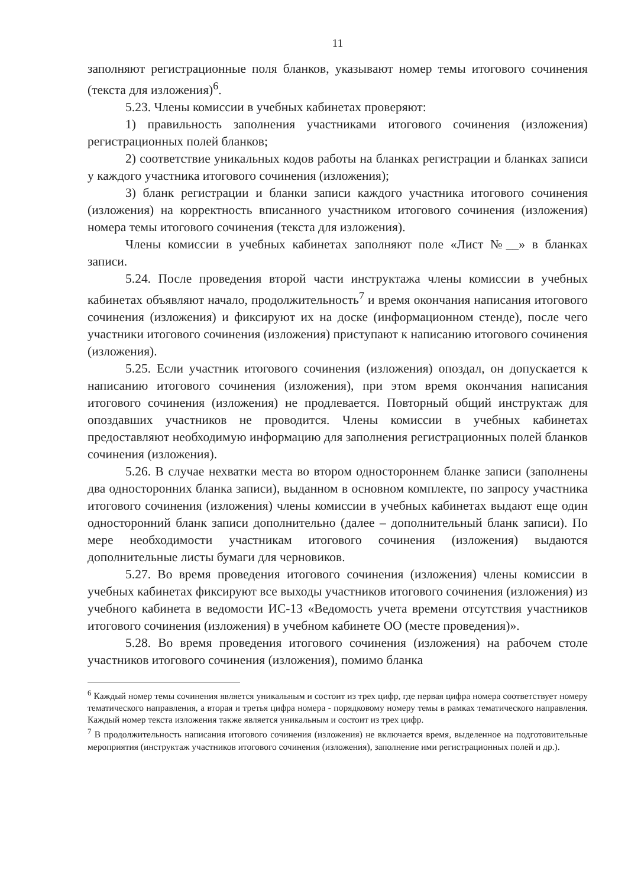11
заполняют регистрационные поля бланков, указывают номер темы итогового сочинения (текста для изложения)<sup>6</sup>.
5.23. Члены комиссии в учебных кабинетах проверяют:
1) правильность заполнения участниками итогового сочинения (изложения) регистрационных полей бланков;
2) соответствие уникальных кодов работы на бланках регистрации и бланках записи у каждого участника итогового сочинения (изложения);
3) бланк регистрации и бланки записи каждого участника итогового сочинения (изложения) на корректность вписанного участником итогового сочинения (изложения) номера темы итогового сочинения (текста для изложения).
Члены комиссии в учебных кабинетах заполняют поле «Лист №__» в бланках записи.
5.24. После проведения второй части инструктажа члены комиссии в учебных кабинетах объявляют начало, продолжительность<sup>7</sup> и время окончания написания итогового сочинения (изложения) и фиксируют их на доске (информационном стенде), после чего участники итогового сочинения (изложения) приступают к написанию итогового сочинения (изложения).
5.25. Если участник итогового сочинения (изложения) опоздал, он допускается к написанию итогового сочинения (изложения), при этом время окончания написания итогового сочинения (изложения) не продлевается. Повторный общий инструктаж для опоздавших участников не проводится. Члены комиссии в учебных кабинетах предоставляют необходимую информацию для заполнения регистрационных полей бланков сочинения (изложения).
5.26. В случае нехватки места во втором одностороннем бланке записи (заполнены два односторонних бланка записи), выданном в основном комплекте, по запросу участника итогового сочинения (изложения) члены комиссии в учебных кабинетах выдают еще один односторонний бланк записи дополнительно (далее – дополнительный бланк записи). По мере необходимости участникам итогового сочинения (изложения) выдаются дополнительные листы бумаги для черновиков.
5.27. Во время проведения итогового сочинения (изложения) члены комиссии в учебных кабинетах фиксируют все выходы участников итогового сочинения (изложения) из учебного кабинета в ведомости ИС-13 «Ведомость учета времени отсутствия участников итогового сочинения (изложения) в учебном кабинете ОО (месте проведения)».
5.28. Во время проведения итогового сочинения (изложения) на рабочем столе участников итогового сочинения (изложения), помимо бланка
<sup>6</sup> Каждый номер темы сочинения является уникальным и состоит из трех цифр, где первая цифра номера соответствует номеру тематического направления, а вторая и третья цифра номера - порядковому номеру темы в рамках тематического направления. Каждый номер текста изложения также является уникальным и состоит из трех цифр.
<sup>7</sup> В продолжительность написания итогового сочинения (изложения) не включается время, выделенное на подготовительные мероприятия (инструктаж участников итогового сочинения (изложения), заполнение ими регистрационных полей и др.).